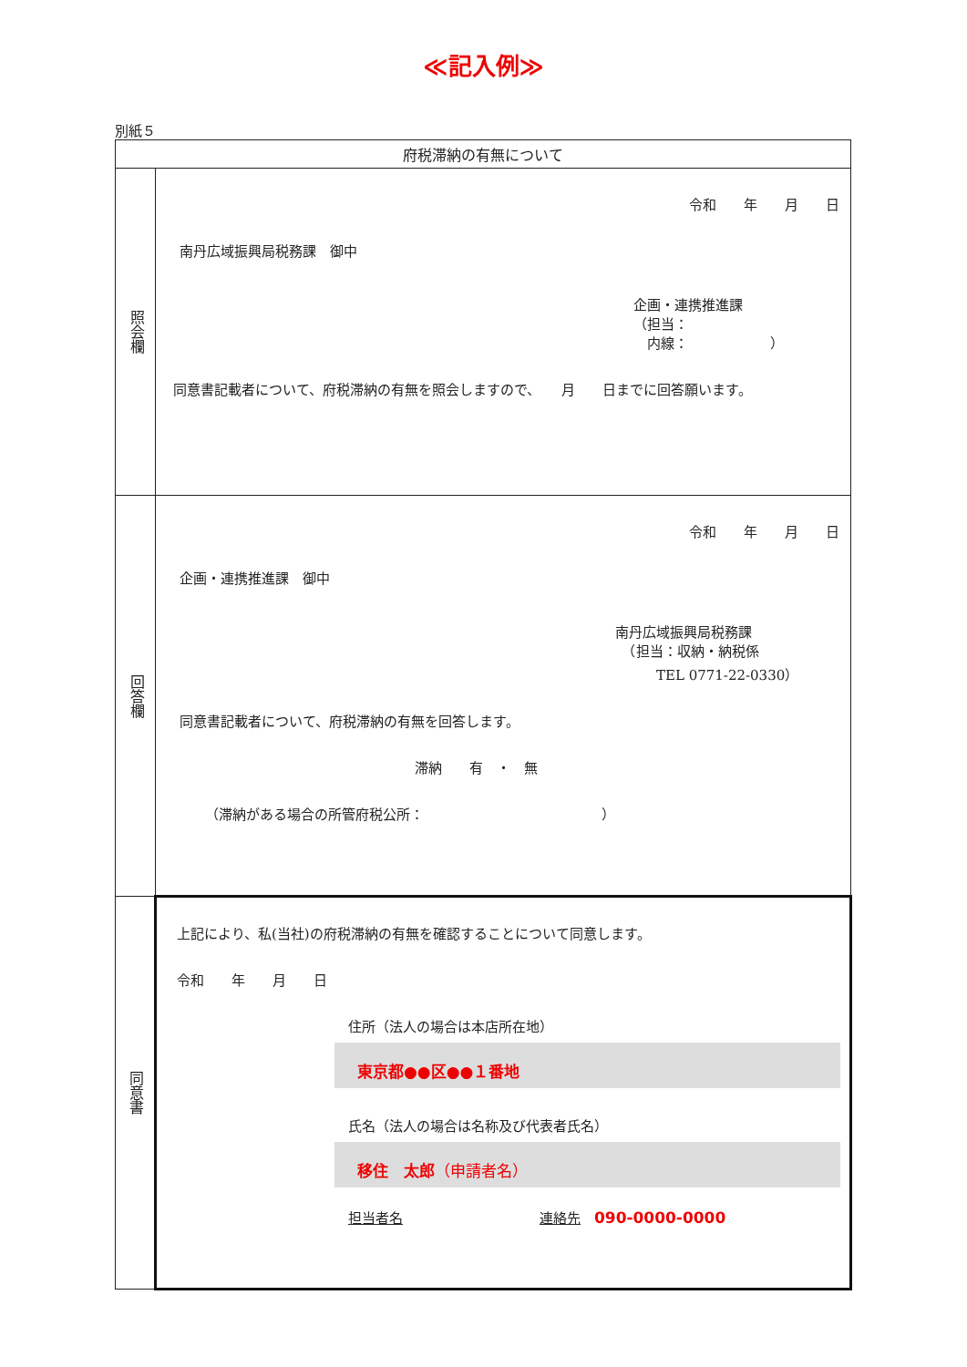≪記入例≫
別紙５
| 府税滞納の有無について | |
| 照会欄 | 令和 年 月 日 南丹広域振興局税務課 御中 企画・連携推進課 （担当： 内線： ） 同意書記載者について、府税滞納の有無を照会しますので、 月 日までに回答願います。 |
| 回答欄 | 令和 年 月 日 企画・連携推進課 御中 南丹広域振興局税務課 （担当：収納・納税係 TEL 0771-22-0330） 同意書記載者について、府税滞納の有無を回答します。 滞納 有 ・ 無 （滞納がある場合の所管府税公所： ） |
| 同意書 | 上記により、私(当社)の府税滞納の有無を確認することについて同意します。 令和 年 月 日 住所（法人の場合は本店所在地） 東京都●●区●●１番地 氏名（法人の場合は名称及び代表者氏名） 移住 太郎 （申請者名） 担当者名 連絡先 090-0000-0000 |